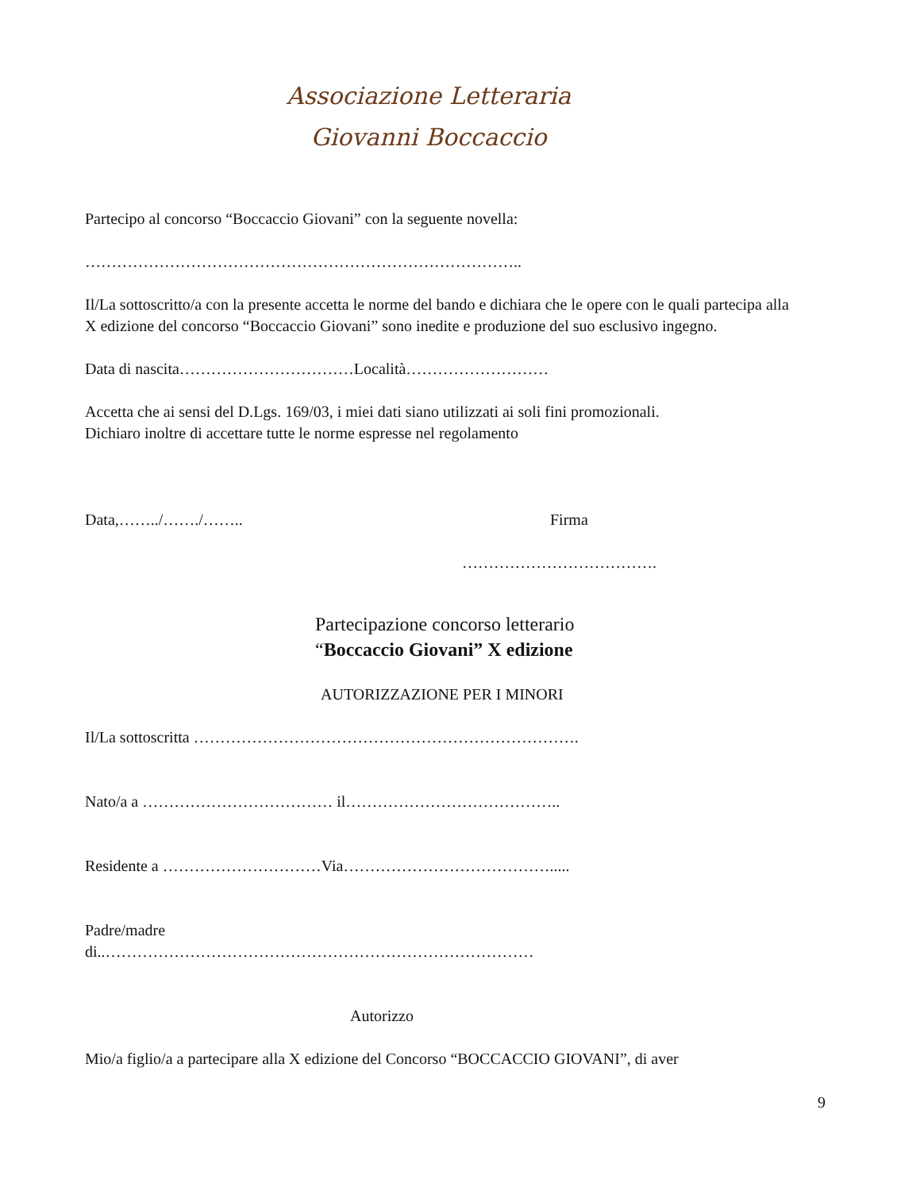Associazione Letteraria
Giovanni Boccaccio
Partecipo al concorso “Boccaccio Giovani” con la seguente novella:
………………………………………………………………………..
Il/La sottoscritto/a con la presente accetta le norme del bando e dichiara che le opere con le quali partecipa alla X edizione del concorso “Boccaccio Giovani” sono inedite e produzione del suo esclusivo ingegno.
Data di nascita……………………………Località………………………
Accetta che ai sensi del D.Lgs. 169/03, i miei dati siano utilizzati ai soli fini promozionali.
Dichiaro inoltre di accettare tutte le norme espresse nel regolamento
Data,……../……./…….. Firma
……………………………….
Partecipazione concorso letterario
“Boccaccio Giovani” X edizione
AUTORIZZAZIONE PER I MINORI
Il/La sottoscritta ……………………………………………………………….
Nato/a a ……………………………… il…………………………………..
Residente a …………………………Via………………………………….....
Padre/madre
di..………………………………………………………………………
Autorizzo
Mio/a figlio/a a partecipare alla X edizione del Concorso “BOCCACCIO GIOVANI”, di aver
9